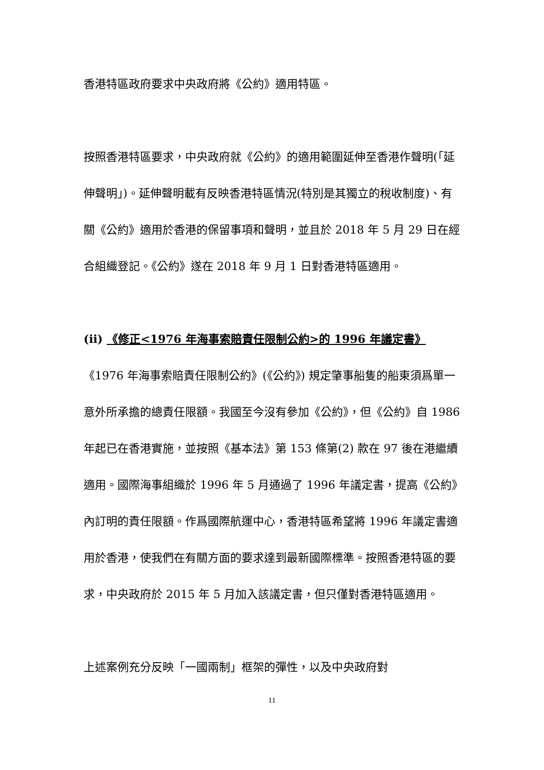香港特區政府要求中央政府將《公約》適用特區。
按照香港特區要求，中央政府就《公約》的適用範圍延伸至香港作聲明(「延伸聲明」)。延伸聲明載有反映香港特區情況(特別是其獨立的稅收制度)、有關《公約》適用於香港的保留事項和聲明，並且於 2018 年 5 月 29 日在經合組織登記。《公約》遂在 2018 年 9 月 1 日對香港特區適用。
(ii) 《修正<1976 年海事索賠責任限制公約>的 1996 年議定書》
《1976 年海事索賠責任限制公約》(《公約》) 規定肇事船隻的船東須爲單一意外所承擔的總責任限額。我國至今沒有參加《公約》，但《公約》自 1986 年起已在香港實施，並按照《基本法》第 153 條第(2) 款在 97 後在港繼續適用。國際海事組織於 1996 年 5 月通過了 1996 年議定書，提高《公約》內訂明的責任限額。作爲國際航運中心，香港特區希望將 1996 年議定書適用於香港，使我們在有關方面的要求達到最新國際標準。按照香港特區的要求，中央政府於 2015 年 5 月加入該議定書，但只僅對香港特區適用。
上述案例充分反映「一國兩制」框架的彈性，以及中央政府對
11